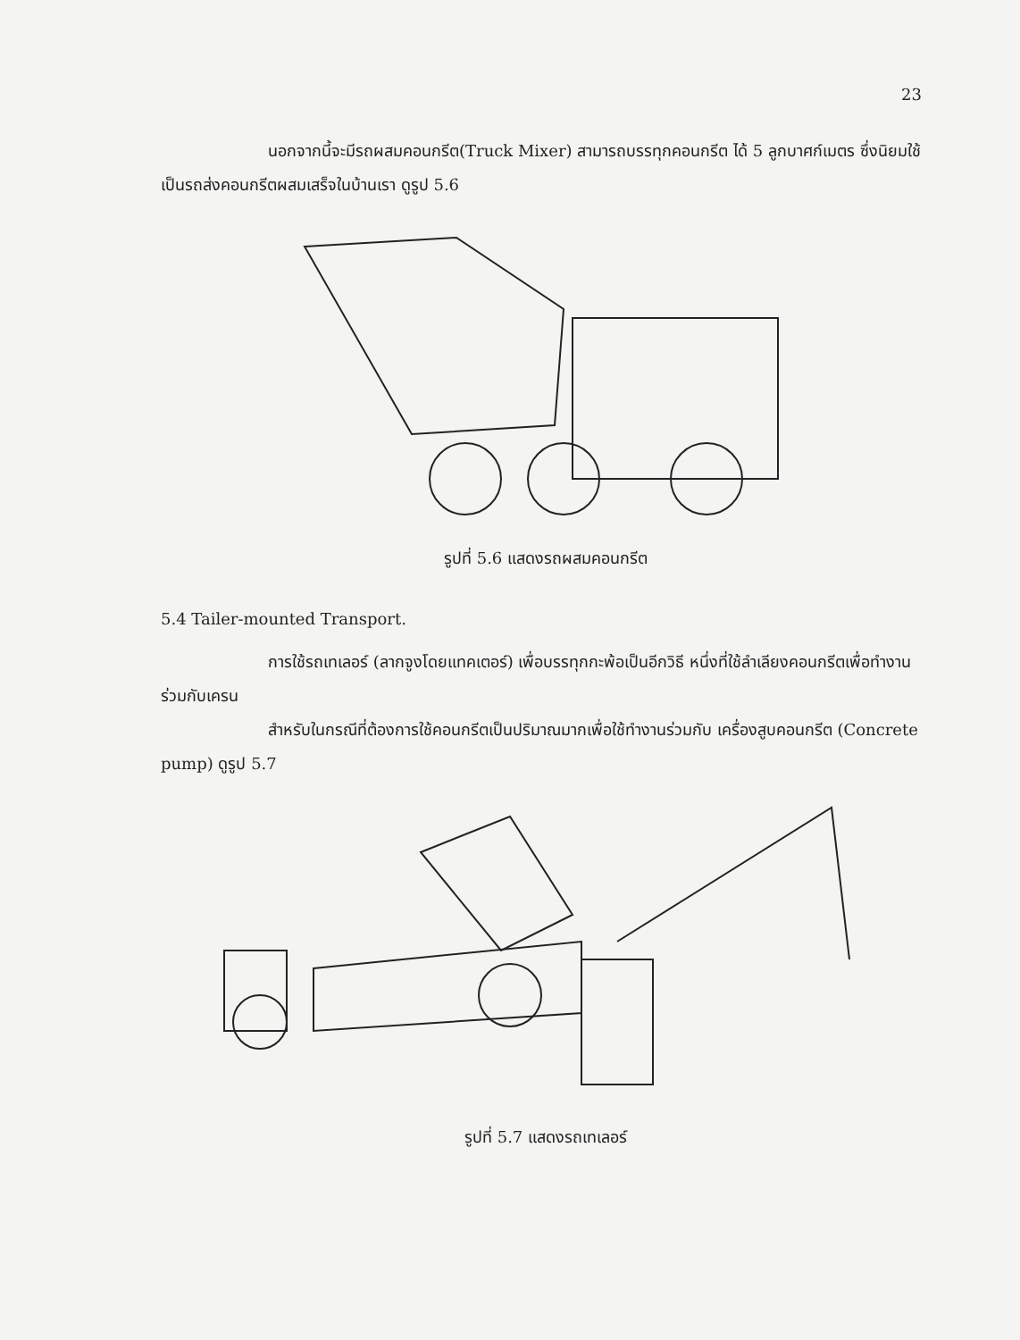23
นอกจากนี้จะมีรถผสมคอนกรีต(Truck Mixer) สามารถบรรทุกคอนกรีต ได้ 5 ลูกบาศก์เมตร ซึ่งนิยมใช้เป็นรถส่งคอนกรีตผสมเสร็จในบ้านเรา ดูรูป 5.6
รูปที่ 5.6 แสดงรถผสมคอนกรีต
5.4 Tailer-mounted Transport.
การใช้รถเทเลอร์ (ลากจูงโดยแทคเตอร์) เพื่อบรรทุกกะพ้อเป็นอีกวิธี หนึ่งที่ใช้ลำเลียงคอนกรีตเพื่อทำงานร่วมกับเครน
สำหรับในกรณีที่ต้องการใช้คอนกรีตเป็นปริมาณมากเพื่อใช้ทำงานร่วมกับ เครื่องสูบคอนกรีต (Concrete pump) ดูรูป 5.7
รูปที่ 5.7 แสดงรถเทเลอร์